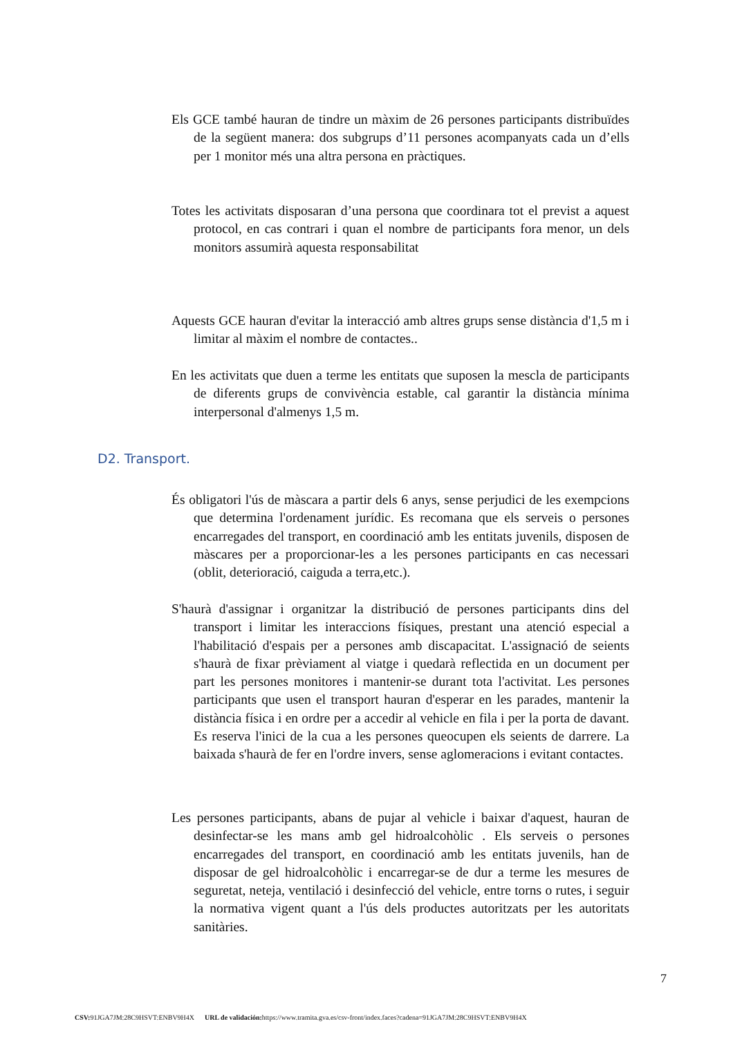Els GCE també hauran de tindre un màxim de 26 persones participants distribuïdes de la següent manera: dos subgrups d’11 persones acompanyats cada un d’ells per 1 monitor més una altra persona en pràctiques.
Totes les activitats disposaran d’una persona que coordinara tot el previst a aquest protocol, en cas contrari i quan el nombre de participants fora menor, un dels monitors assumirà aquesta responsabilitat
Aquests GCE hauran d'evitar la interacció amb altres grups sense distància d'1,5 m i limitar al màxim el nombre de contactes..
En les activitats que duen a terme les entitats que suposen la mescla de participants de diferents grups de convivència estable, cal garantir la distància mínima interpersonal d'almenys 1,5 m.
D2. Transport.
És obligatori l'ús de màscara a partir dels 6 anys, sense perjudici de les exempcions que determina l'ordenament jurídic. Es recomana que els serveis o persones encarregades del transport, en coordinació amb les entitats juvenils, disposen de màscares per a proporcionar-les a les persones participants en cas necessari (oblit, deterioració, caiguda a terra,etc.).
S'haurà d'assignar i organitzar la distribució de persones participants dins del transport i limitar les interaccions físiques, prestant una atenció especial a l'habilitació d'espais per a persones amb discapacitat. L'assignació de seients s'haurà de fixar prèviament al viatge i quedarà reflectida en un document per part les persones monitores i mantenir-se durant tota l'activitat. Les persones participants que usen el transport hauran d'esperar en les parades, mantenir la distància física i en ordre per a accedir al vehicle en fila i per la porta de davant. Es reserva l'inici de la cua a les persones queocupen els seients de darrere. La baixada s'haurà de fer en l'ordre invers, sense aglomeracions i evitant contactes.
Les persones participants, abans de pujar al vehicle i baixar d'aquest, hauran de desinfectar-se les mans amb gel hidroalcohòlic . Els serveis o persones encarregades del transport, en coordinació amb les entitats juvenils, han de disposar de gel hidroalcohòlic i encarregar-se de dur a terme les mesures de seguretat, neteja, ventilació i desinfecció del vehicle, entre torns o rutes, i seguir la normativa vigent quant a l'ús dels productes autoritzats per les autoritats sanitàries.
7
CSV: 91JGA7JM:28C9HSVT:ENBV9H4X URL de validación: https://www.tramita.gva.es/csv-front/index.faces?cadena=91JGA7JM:28C9HSVT:ENBV9H4X